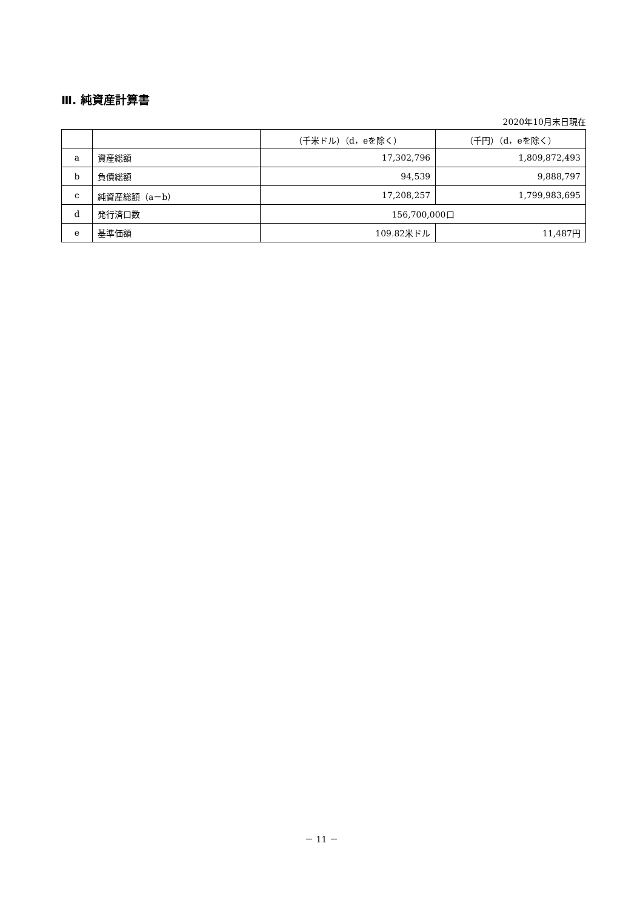Ⅲ. 純資産計算書
2020年10月末日現在
| | | （千米ドル）（d，eを除く） | （千円）（d，eを除く） |
| --- | --- | --- | --- |
| a | 資産総額 | 17,302,796 | 1,809,872,493 |
| b | 負債総額 | 94,539 | 9,888,797 |
| c | 純資産総額（a－b） | 17,208,257 | 1,799,983,695 |
| d | 発行済口数 | 156,700,000口 | |
| e | 基準価額 | 109.82米ドル | 11,487円 |
－ 11 －